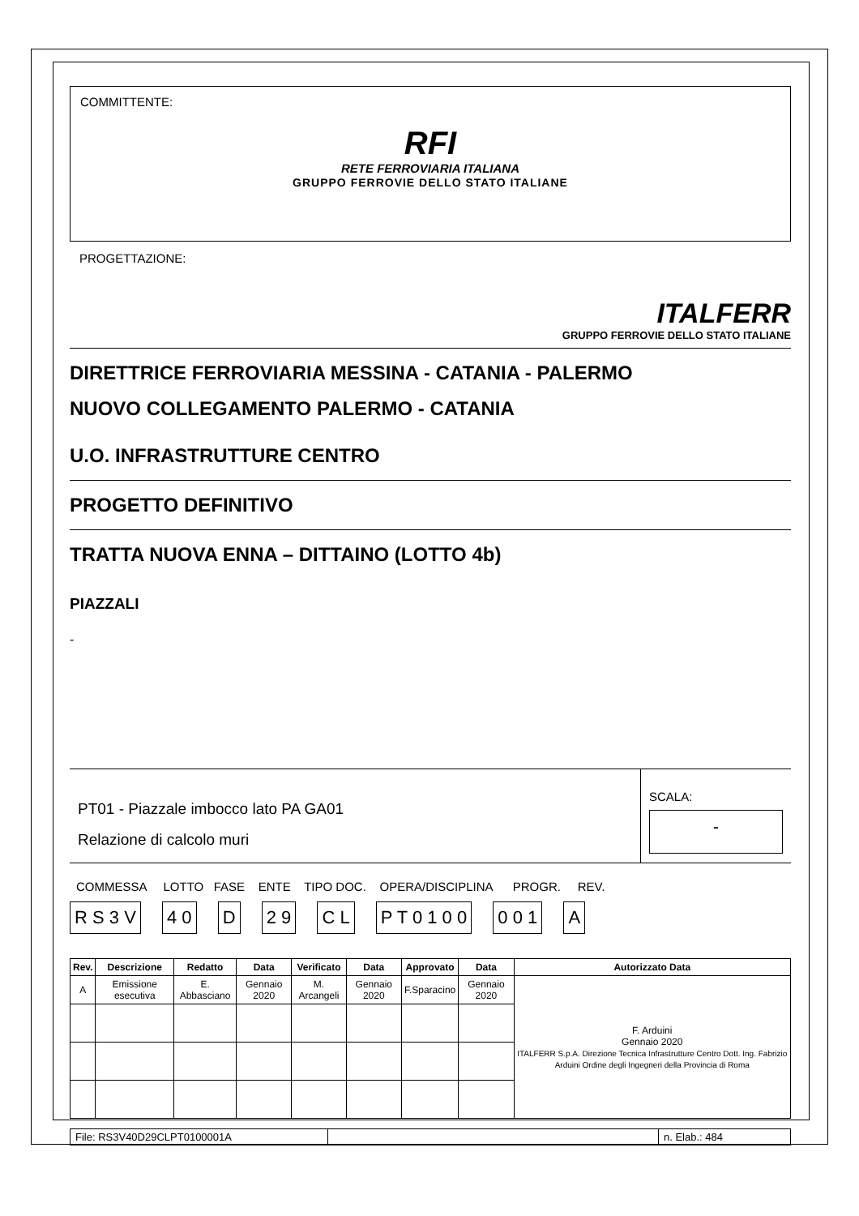COMMITTENTE:
RFI
RETE FERROVIARIA ITALIANA
GRUPPO FERROVIE DELLO STATO ITALIANE
PROGETTAZIONE:
ITALFERR
GRUPPO FERROVIE DELLO STATO ITALIANE
DIRETTRICE FERROVIARIA MESSINA - CATANIA - PALERMO
NUOVO COLLEGAMENTO PALERMO - CATANIA
U.O. INFRASTRUTTURE CENTRO
PROGETTO DEFINITIVO
TRATTA NUOVA ENNA – DITTAINO (LOTTO 4b)
PIAZZALI
-
PT01 - Piazzale imbocco lato PA GA01
Relazione di calcolo muri
SCALA:
-
COMMESSA LOTTO FASE ENTE TIPO DOC. OPERA/DISCIPLINA PROGR. REV.
R S 3 V 4 0 D 2 9 C L P T 0 1 0 0 0 0 1 A
| Rev. | Descrizione | Redatto | Data | Verificato | Data | Approvato | Data | Autorizzato Data |
| --- | --- | --- | --- | --- | --- | --- | --- | --- |
| A | Emissione esecutiva | E. Abbasciano | Gennaio 2020 | M. Arcangeli | Gennaio 2020 | F.Sparacino | Gennaio 2020 | F. Arduini Gennaio 2020 ITALFERR S.p.A. Direzione Tecnica Infrastrutture Centro Dott. Ing. Fabrizio Arduini Ordine degli Ingegneri della Provincia di Roma |
File: RS3V40D29CLPT0100001A n. Elab.: 484